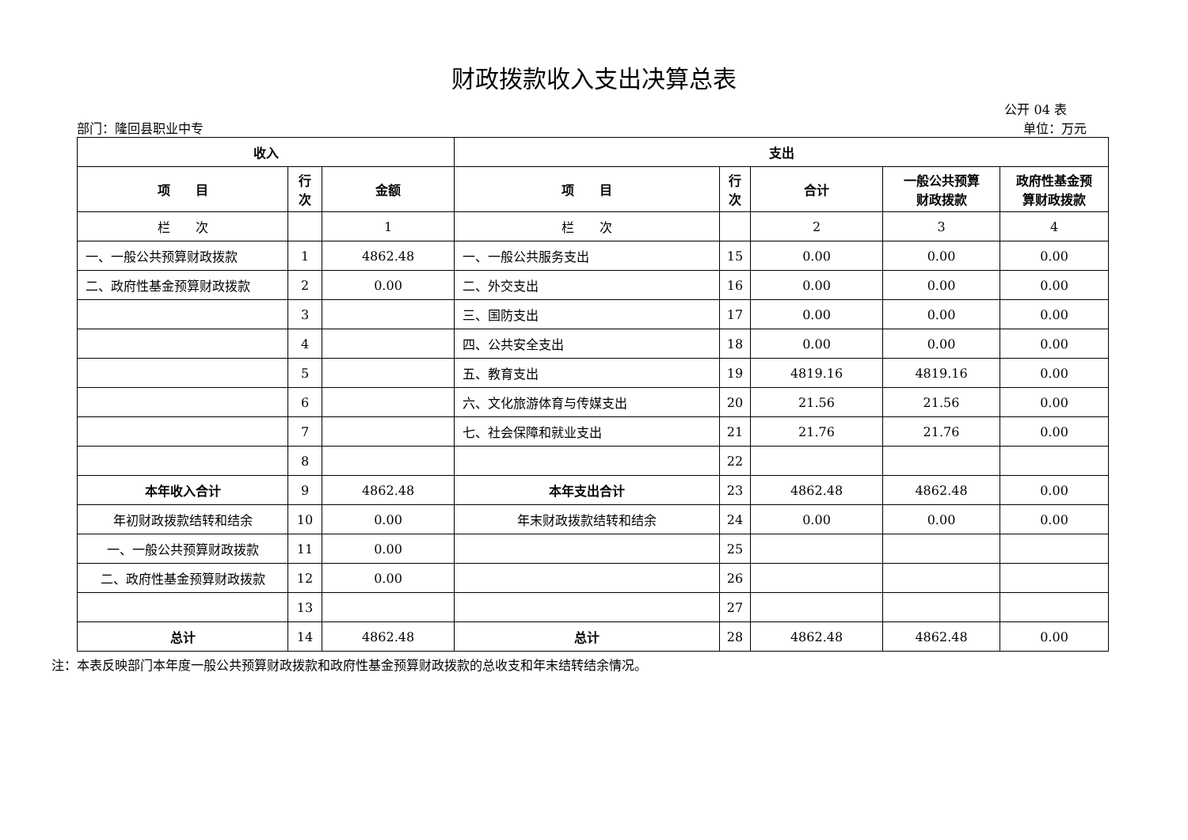财政拨款收入支出决算总表
公开 04 表
部门：隆回县职业中专 单位：万元
| 收入 | | | 支出 | | | | |
| --- | --- | --- | --- | --- | --- | --- | --- |
| 项 目 | 行 次 | 金额 | 项 目 | 行 次 | 合计 | 一般公共预算 财政拨款 | 政府性基金预 算财政拨款 |
| 栏 次 | | 1 | 栏 次 | | 2 | 3 | 4 |
| 一、一般公共预算财政拨款 | 1 | 4862.48 | 一、一般公共服务支出 | 15 | 0.00 | 0.00 | 0.00 |
| 二、政府性基金预算财政拨款 | 2 | 0.00 | 二、外交支出 | 16 | 0.00 | 0.00 | 0.00 |
| | 3 | | 三、国防支出 | 17 | 0.00 | 0.00 | 0.00 |
| | 4 | | 四、公共安全支出 | 18 | 0.00 | 0.00 | 0.00 |
| | 5 | | 五、教育支出 | 19 | 4819.16 | 4819.16 | 0.00 |
| | 6 | | 六、文化旅游体育与传媒支出 | 20 | 21.56 | 21.56 | 0.00 |
| | 7 | | 七、社会保障和就业支出 | 21 | 21.76 | 21.76 | 0.00 |
| | 8 | | | 22 | | | |
| 本年收入合计 | 9 | 4862.48 | 本年支出合计 | 23 | 4862.48 | 4862.48 | 0.00 |
| 年初财政拨款结转和结余 | 10 | 0.00 | 年末财政拨款结转和结余 | 24 | 0.00 | 0.00 | 0.00 |
| 一、一般公共预算财政拨款 | 11 | 0.00 | | 25 | | | |
| 二、政府性基金预算财政拨款 | 12 | 0.00 | | 26 | | | |
| | 13 | | | 27 | | | |
| 总计 | 14 | 4862.48 | 总计 | 28 | 4862.48 | 4862.48 | 0.00 |
注：本表反映部门本年度一般公共预算财政拨款和政府性基金预算财政拨款的总收支和年末结转结余情况。